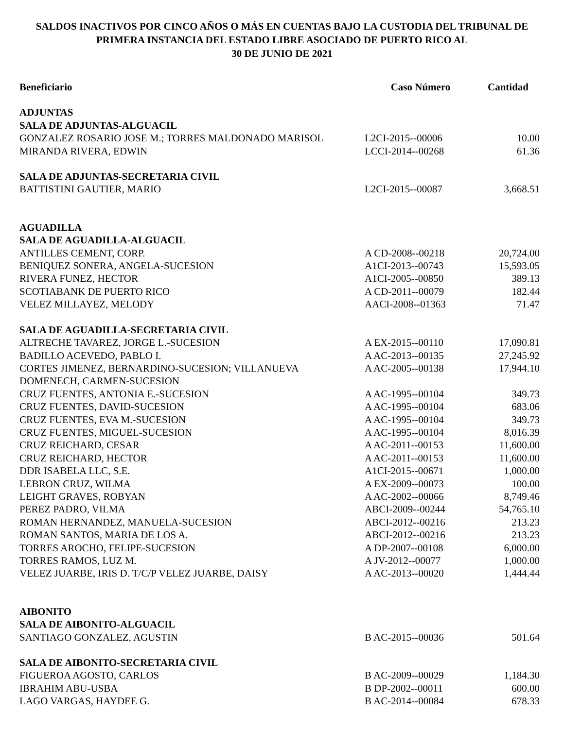SALDOS INACTIVOS POR CINCO AÑOS O MÁS EN CUENTAS BAJO LA CUSTODIA DEL TRIBUNAL DE PRIMERA INSTANCIA DEL ESTADO LIBRE ASOCIADO DE PUERTO RICO AL
30 DE JUNIO DE 2021
| Beneficiario | Caso Número | Cantidad |
| --- | --- | --- |
| ADJUNTAS | | |
| SALA DE ADJUNTAS-ALGUACIL | | |
| GONZALEZ ROSARIO JOSE M.; TORRES MALDONADO MARISOL | L2CI-2015--00006 | 10.00 |
| MIRANDA RIVERA, EDWIN | LCCI-2014--00268 | 61.36 |
| SALA DE ADJUNTAS-SECRETARIA CIVIL | | |
| BATTISTINI GAUTIER, MARIO | L2CI-2015--00087 | 3,668.51 |
| AGUADILLA | | |
| SALA DE AGUADILLA-ALGUACIL | | |
| ANTILLES CEMENT, CORP. | A CD-2008--00218 | 20,724.00 |
| BENIQUEZ SONERA, ANGELA-SUCESION | A1CI-2013--00743 | 15,593.05 |
| RIVERA FUNEZ, HECTOR | A1CI-2005--00850 | 389.13 |
| SCOTIABANK DE PUERTO RICO | A CD-2011--00079 | 182.44 |
| VELEZ MILLAYEZ, MELODY | AACI-2008--01363 | 71.47 |
| SALA DE AGUADILLA-SECRETARIA CIVIL | | |
| ALTRECHE TAVAREZ, JORGE L.-SUCESION | A EX-2015--00110 | 17,090.81 |
| BADILLO ACEVEDO, PABLO I. | A AC-2013--00135 | 27,245.92 |
| CORTES JIMENEZ, BERNARDINO-SUCESION; VILLANUEVA DOMENECH, CARMEN-SUCESION | A AC-2005--00138 | 17,944.10 |
| CRUZ FUENTES, ANTONIA E.-SUCESION | A AC-1995--00104 | 349.73 |
| CRUZ FUENTES, DAVID-SUCESION | A AC-1995--00104 | 683.06 |
| CRUZ FUENTES, EVA M.-SUCESION | A AC-1995--00104 | 349.73 |
| CRUZ FUENTES, MIGUEL-SUCESION | A AC-1995--00104 | 8,016.39 |
| CRUZ REICHARD, CESAR | A AC-2011--00153 | 11,600.00 |
| CRUZ REICHARD, HECTOR | A AC-2011--00153 | 11,600.00 |
| DDR ISABELA LLC, S.E. | A1CI-2015--00671 | 1,000.00 |
| LEBRON CRUZ, WILMA | A EX-2009--00073 | 100.00 |
| LEIGHT GRAVES, ROBYAN | A AC-2002--00066 | 8,749.46 |
| PEREZ PADRO, VILMA | ABCI-2009--00244 | 54,765.10 |
| ROMAN HERNANDEZ, MANUELA-SUCESION | ABCI-2012--00216 | 213.23 |
| ROMAN SANTOS, MARIA DE LOS A. | ABCI-2012--00216 | 213.23 |
| TORRES AROCHO, FELIPE-SUCESION | A DP-2007--00108 | 6,000.00 |
| TORRES RAMOS, LUZ M. | A JV-2012--00077 | 1,000.00 |
| VELEZ JUARBE, IRIS D. T/C/P VELEZ JUARBE, DAISY | A AC-2013--00020 | 1,444.44 |
| AIBONITO | | |
| SALA DE AIBONITO-ALGUACIL | | |
| SANTIAGO GONZALEZ, AGUSTIN | B AC-2015--00036 | 501.64 |
| SALA DE AIBONITO-SECRETARIA CIVIL | | |
| FIGUEROA AGOSTO, CARLOS | B AC-2009--00029 | 1,184.30 |
| IBRAHIM ABU-USBA | B DP-2002--00011 | 600.00 |
| LAGO VARGAS, HAYDEE G. | B AC-2014--00084 | 678.33 |